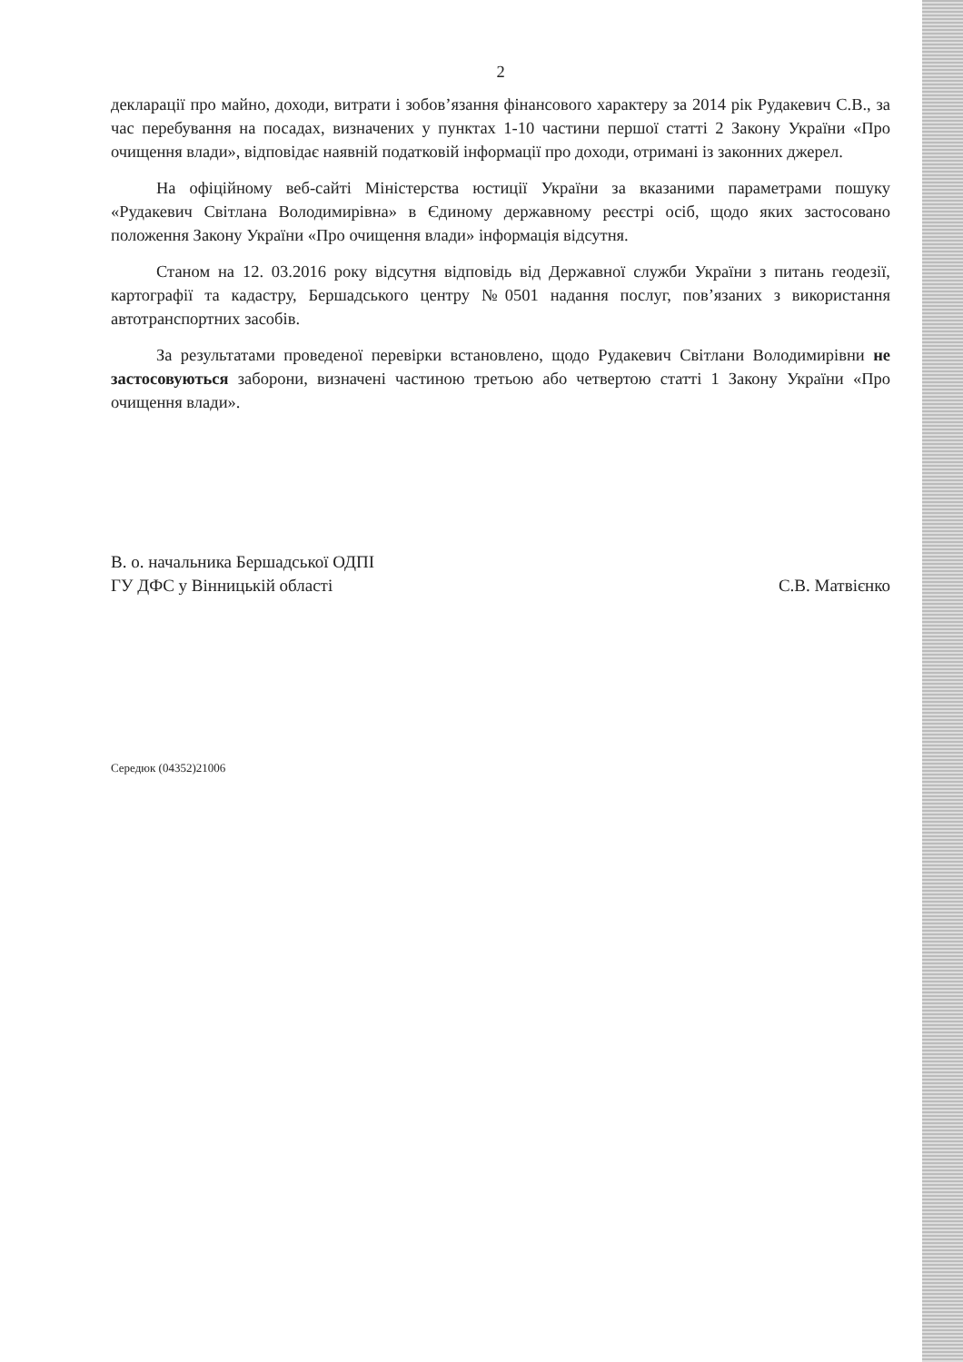2
декларації про майно, доходи, витрати і зобов’язання фінансового характеру за 2014 рік Рудакевич С.В., за час перебування на посадах, визначених у пунктах 1-10 частини першої статті 2 Закону України «Про очищення влади», відповідає наявній податковій інформації про доходи, отримані із законних джерел.
На офіційному веб-сайті Міністерства юстиції України за вказаними параметрами пошуку «Рудакевич Світлана Володимирівна» в Єдиному державному реєстрі осіб, щодо яких застосовано положення Закону України «Про очищення влади» інформація відсутня.
Станом на 12. 03.2016 року відсутня відповідь від Державної служби України з питань геодезії, картографії та кадастру, Бершадського центру №0501 надання послуг, пов’язаних з використання автотранспортних засобів.
За результатами проведеної перевірки встановлено, щодо Рудакевич Світлани Володимирівни не застосовуються заборони, визначені частиною третьою або четвертою статті 1 Закону України «Про очищення влади».
В. о. начальника Бершадської ОДПІ
ГУ ДФС у Вінницькій області
С.В. Матвієнко
Середюк (04352)21006